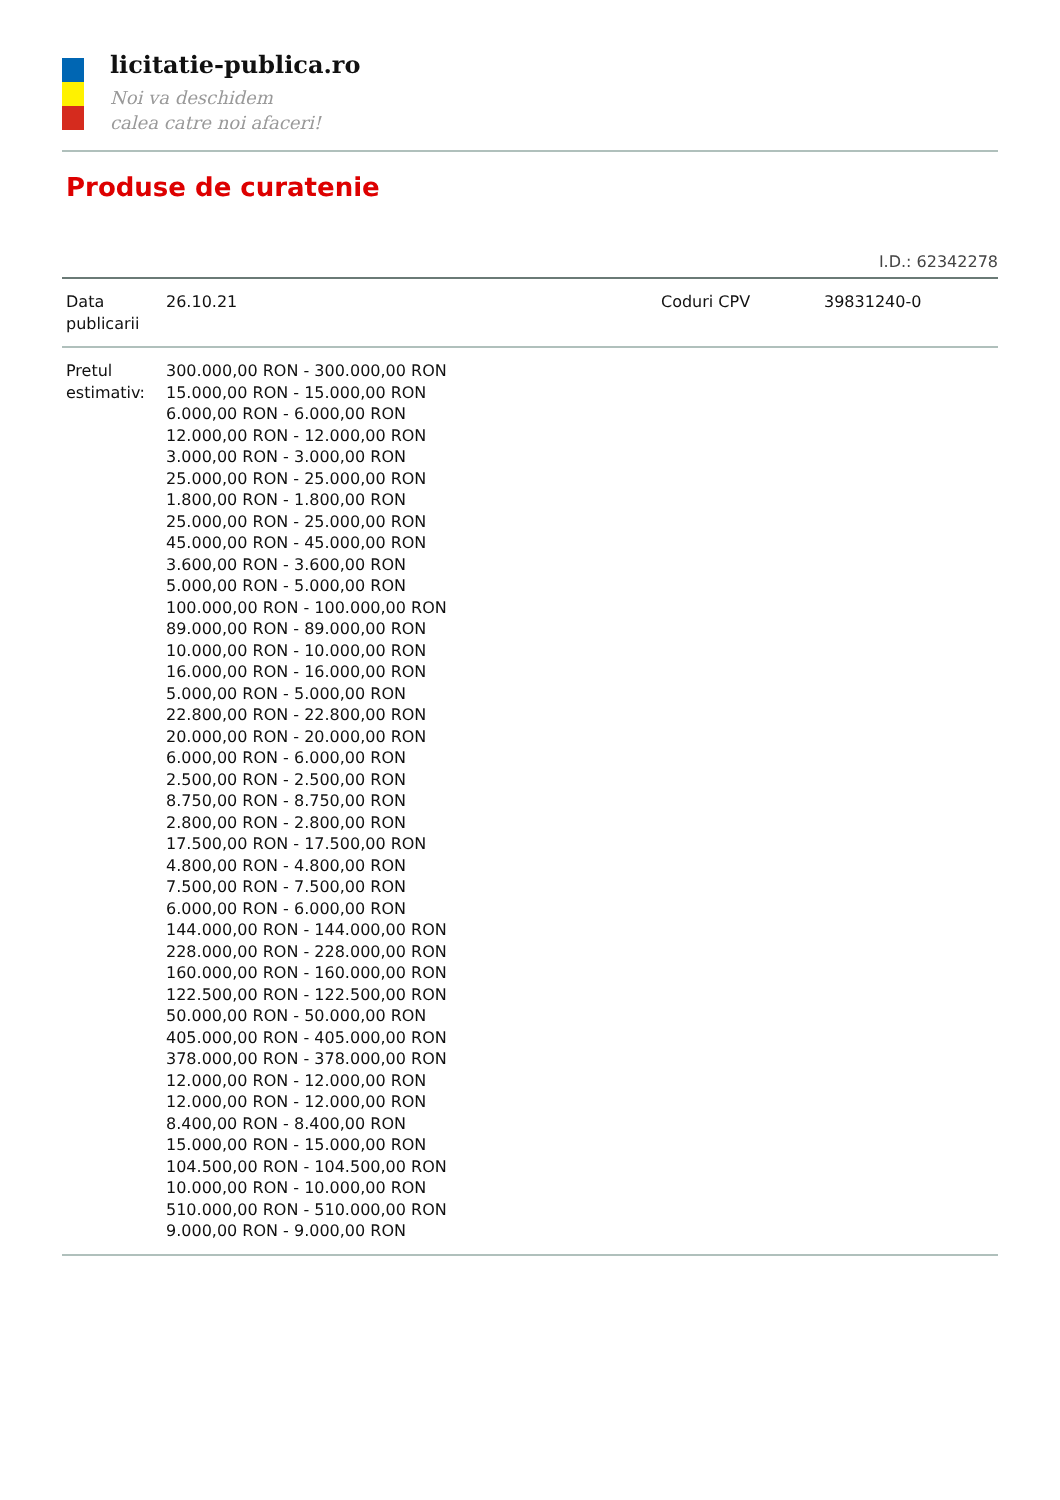licitatie-publica.ro
Noi va deschidem
calea catre noi afaceri!
Produse de curatenie
I.D.: 62342278
| Data publicarii | 26.10.21 | Coduri CPV | 39831240-0 |
| Pretul estimativ: | 300.000,00 RON - 300.000,00 RON 15.000,00 RON - 15.000,00 RON 6.000,00 RON - 6.000,00 RON 12.000,00 RON - 12.000,00 RON 3.000,00 RON - 3.000,00 RON 25.000,00 RON - 25.000,00 RON 1.800,00 RON - 1.800,00 RON 25.000,00 RON - 25.000,00 RON 45.000,00 RON - 45.000,00 RON 3.600,00 RON - 3.600,00 RON 5.000,00 RON - 5.000,00 RON 100.000,00 RON - 100.000,00 RON 89.000,00 RON - 89.000,00 RON 10.000,00 RON - 10.000,00 RON 16.000,00 RON - 16.000,00 RON 5.000,00 RON - 5.000,00 RON 22.800,00 RON - 22.800,00 RON 20.000,00 RON - 20.000,00 RON 6.000,00 RON - 6.000,00 RON 2.500,00 RON - 2.500,00 RON 8.750,00 RON - 8.750,00 RON 2.800,00 RON - 2.800,00 RON 17.500,00 RON - 17.500,00 RON 4.800,00 RON - 4.800,00 RON 7.500,00 RON - 7.500,00 RON 6.000,00 RON - 6.000,00 RON 144.000,00 RON - 144.000,00 RON 228.000,00 RON - 228.000,00 RON 160.000,00 RON - 160.000,00 RON 122.500,00 RON - 122.500,00 RON 50.000,00 RON - 50.000,00 RON 405.000,00 RON - 405.000,00 RON 378.000,00 RON - 378.000,00 RON 12.000,00 RON - 12.000,00 RON 12.000,00 RON - 12.000,00 RON 8.400,00 RON - 8.400,00 RON 15.000,00 RON - 15.000,00 RON 104.500,00 RON - 104.500,00 RON 10.000,00 RON - 10.000,00 RON 510.000,00 RON - 510.000,00 RON 9.000,00 RON - 9.000,00 RON | | |